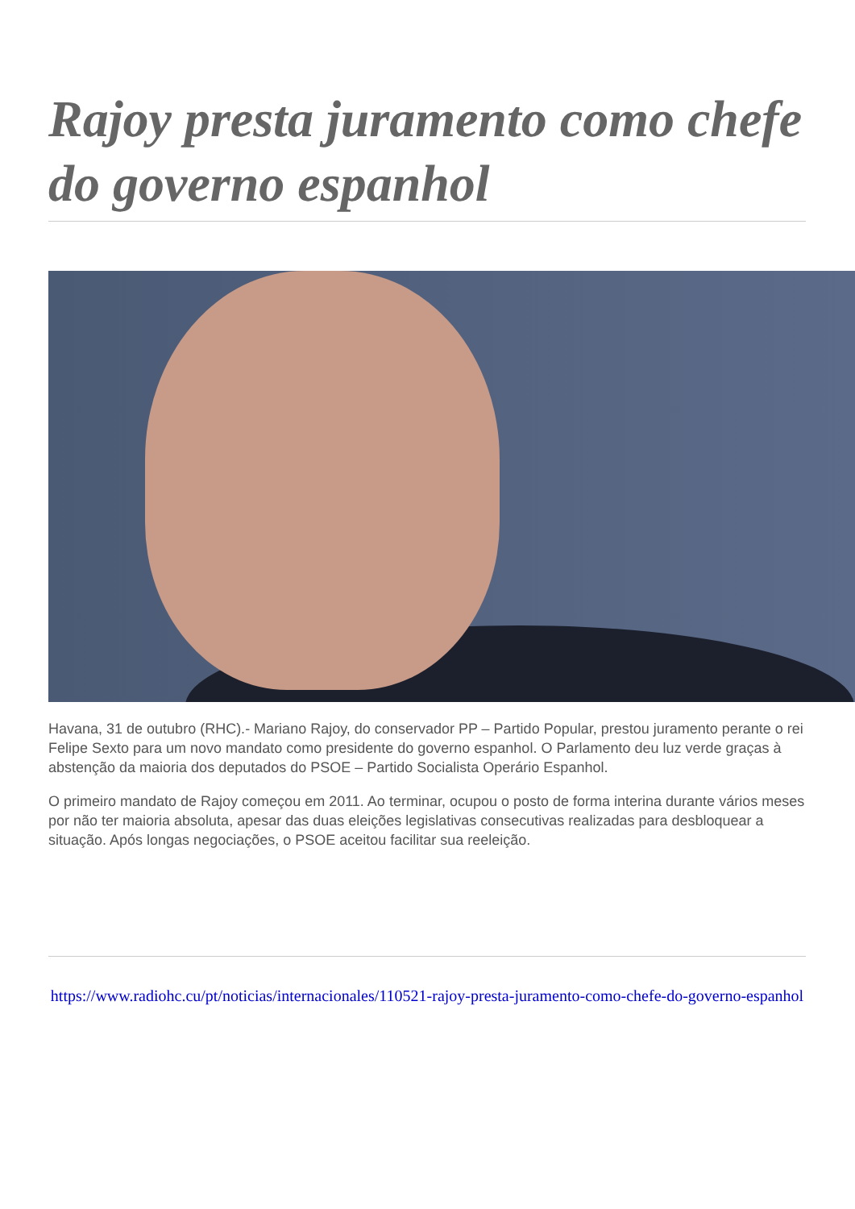Rajoy presta juramento como chefe do governo espanhol
Havana, 31 de outubro (RHC).- Mariano Rajoy, do conservador PP – Partido Popular, prestou juramento perante o rei Felipe Sexto para um novo mandato como presidente do governo espanhol. O Parlamento deu luz verde graças à abstenção da maioria dos deputados do PSOE – Partido Socialista Operário Espanhol.
O primeiro mandato de Rajoy começou em 2011. Ao terminar, ocupou o posto de forma interina durante vários meses por não ter maioria absoluta, apesar das duas eleições legislativas consecutivas realizadas para desbloquear a situação. Após longas negociações, o PSOE aceitou facilitar sua reeleição.
https://www.radiohc.cu/pt/noticias/internacionales/110521-rajoy-presta-juramento-como-chefe-do-governo-espanhol